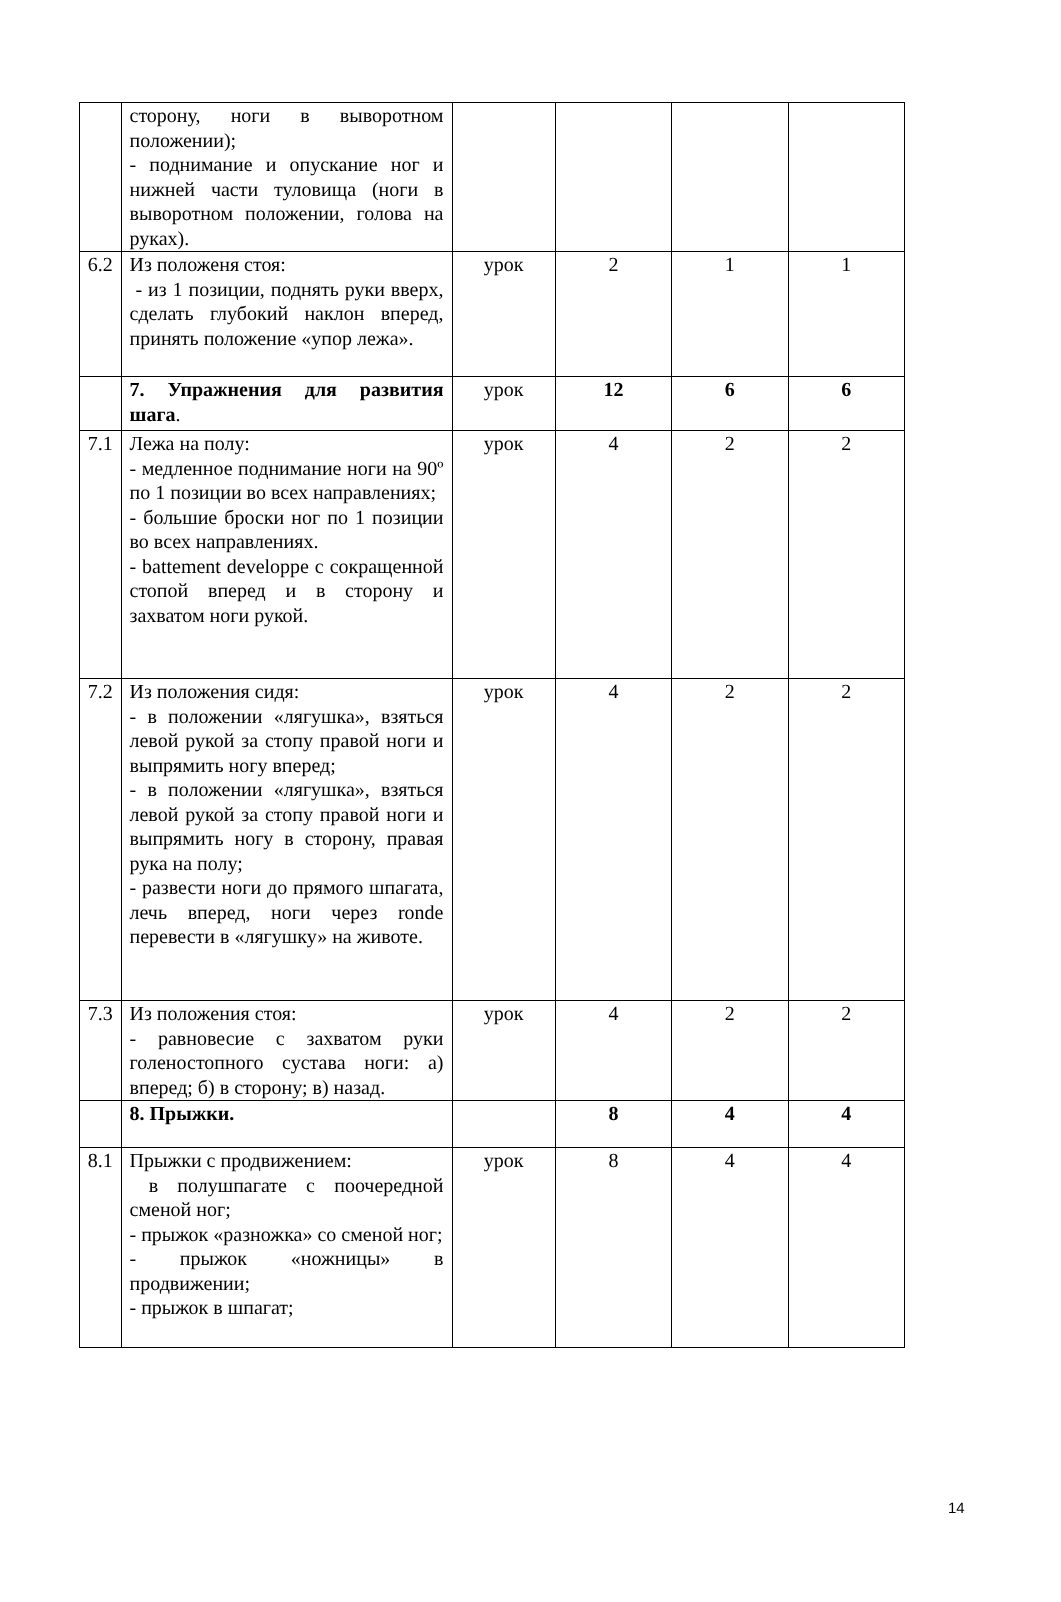| | сторону, ноги в выворотном положении); - поднимание и опускание ног и нижней части туловища (ноги в выворотном положении, голова на руках). | | | | |
| 6.2 | Из положеня стоя: - из 1 позиции, поднять руки вверх, сделать глубокий наклон вперед, принять положение «упор лежа». | урок | 2 | 1 | 1 |
| | 7. Упражнения для развития шага . | урок | 12 | 6 | 6 |
| 7.1 | Лежа на полу: - медленное поднимание ноги на 90º по 1 позиции во всех направлениях; - большие броски ног по 1 позиции во всех направлениях. - battement developpe с сокращенной стопой вперед и в сторону и захватом ноги рукой. | урок | 4 | 2 | 2 |
| 7.2 | Из положения сидя: - в положении «лягушка», взяться левой рукой за стопу правой ноги и выпрямить ногу вперед; - в положении «лягушка», взяться левой рукой за стопу правой ноги и выпрямить ногу в сторону, правая рука на полу; - развести ноги до прямого шпагата, лечь вперед, ноги через ronde перевести в «лягушку» на животе. | урок | 4 | 2 | 2 |
| 7.3 | Из положения стоя: - равновесие с захватом руки голеностопного сустава ноги: а) вперед; б) в сторону; в) назад. | урок | 4 | 2 | 2 |
| | 8. Прыжки. | | 8 | 4 | 4 |
| 8.1 | Прыжки с продвижением: в полушпагате с поочередной сменой ног; - прыжок «разножка» со сменой ног; - прыжок «ножницы» в продвижении; - прыжок в шпагат; | урок | 8 | 4 | 4 |
14